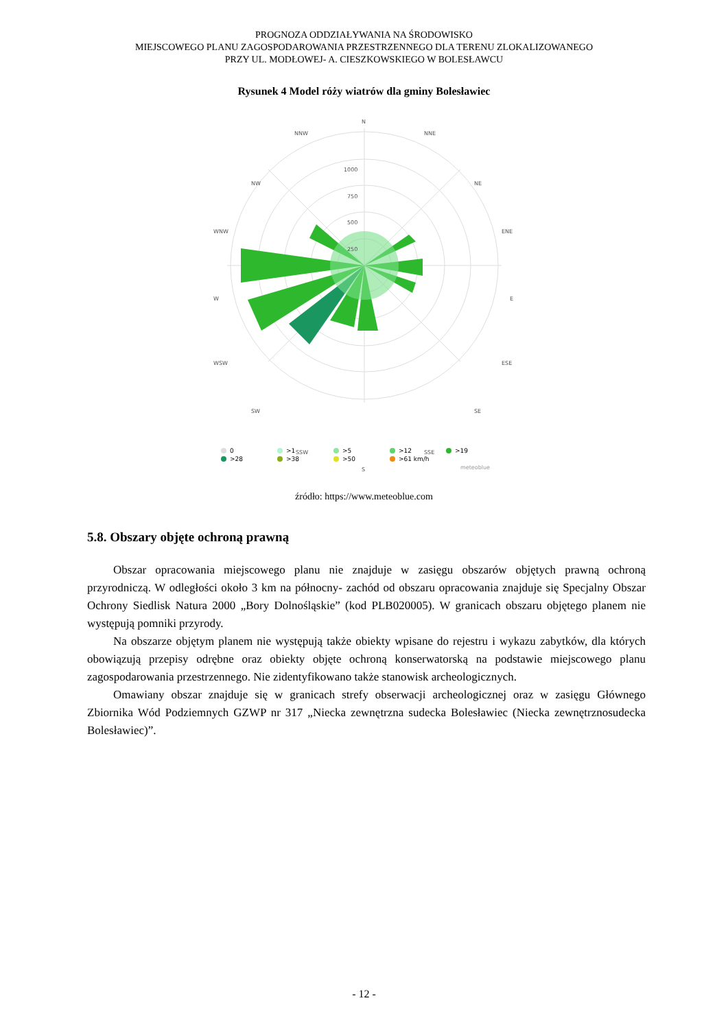PROGNOZA ODDZIAŁYWANIA NA ŚRODOWISKO
MIEJSCOWEGO PLANU ZAGOSPODAROWANIA PRZESTRZENNEGO DLA TERENU ZLOKALIZOWANEGO
PRZY UL. MODŁOWEJ- A. CIESZKOWSKIEGO W BOLESŁAWCU
Rysunek 4 Model róży wiatrów dla gminy Bolesławiec
N
NNE
NE
ENE
E
ESE
SE
SSE
S
SSW
SW
WSW
W
WNW
NW
NNW
1000
750
500
250
0
>1
>5
>12
>19
>28
>38
>50
>61 km/h
meteoblue
źródło: https://www.meteoblue.com
5.8. Obszary objęte ochroną prawną
Obszar opracowania miejscowego planu nie znajduje w zasięgu obszarów objętych prawną ochroną przyrodniczą. W odległości około 3 km na północny- zachód od obszaru opracowania znajduje się Specjalny Obszar Ochrony Siedlisk Natura 2000 „Bory Dolnośląskie” (kod PLB020005). W granicach obszaru objętego planem nie występują pomniki przyrody.
Na obszarze objętym planem nie występują także obiekty wpisane do rejestru i wykazu zabytków, dla których obowiązują przepisy odrębne oraz obiekty objęte ochroną konserwatorską na podstawie miejscowego planu zagospodarowania przestrzennego. Nie zidentyfikowano także stanowisk archeologicznych.
Omawiany obszar znajduje się w granicach strefy obserwacji archeologicznej oraz w zasięgu Głównego Zbiornika Wód Podziemnych GZWP nr 317 „Niecka zewnętrzna sudecka Bolesławiec (Niecka zewnętrznosudecka Bolesławiec)”.
- 12 -